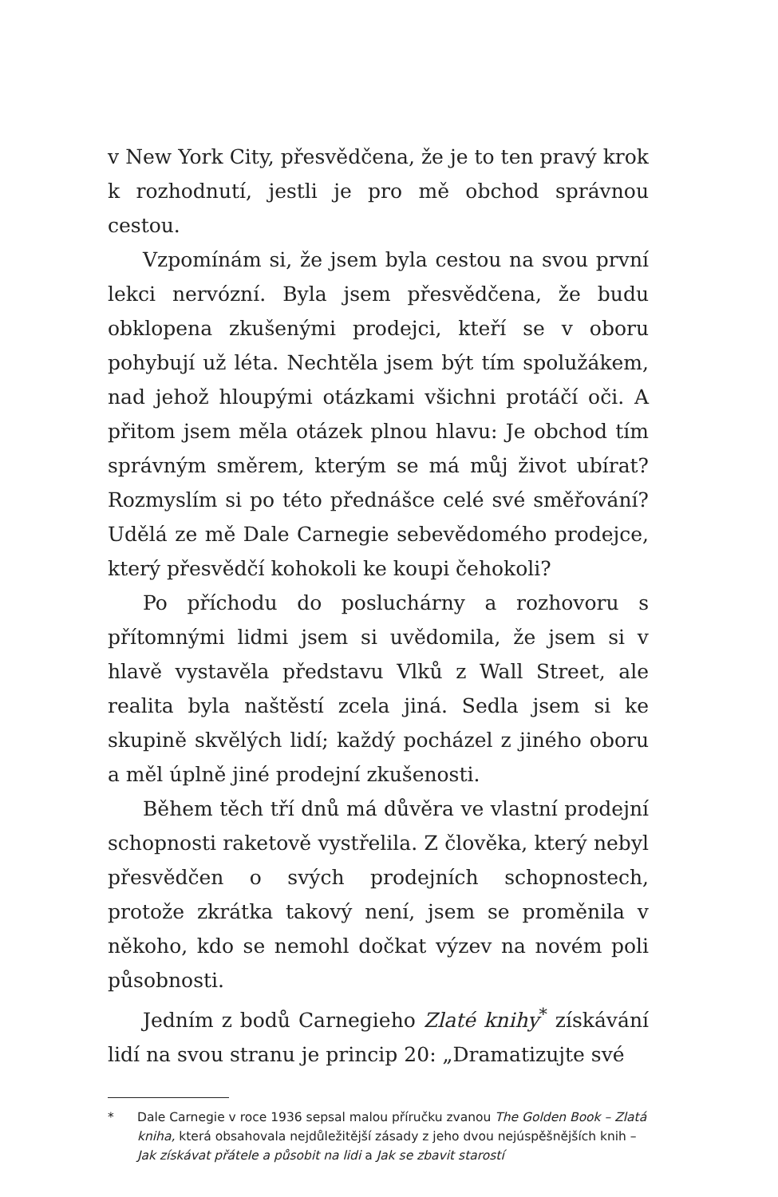v New York City, přesvědčena, že je to ten pravý krok k rozhodnutí, jestli je pro mě obchod správnou cestou.
Vzpomínám si, že jsem byla cestou na svou první lekci nervózní. Byla jsem přesvědčena, že budu obklopena zkušenými prodejci, kteří se v oboru pohybují už léta. Nechtěla jsem být tím spolužákem, nad jehož hloupými otázkami všichni protáčí oči. A přitom jsem měla otázek plnou hlavu: Je obchod tím správným směrem, kterým se má můj život ubírat? Rozmyslím si po této přednášce celé své směřování? Udělá ze mě Dale Carnegie sebevědomého prodejce, který přesvědčí kohokoli ke koupi čehokoli?
Po příchodu do posluchárny a rozhovoru s přítomnými lidmi jsem si uvědomila, že jsem si v hlavě vystavěla představu Vlků z Wall Street, ale realita byla naštěstí zcela jiná. Sedla jsem si ke skupině skvělých lidí; každý pocházel z jiného oboru a měl úplně jiné prodejní zkušenosti.
Během těch tří dnů má důvěra ve vlastní prodejní schopnosti raketově vystřelila. Z člověka, který nebyl přesvědčen o svých prodejních schopnostech, protože zkrátka takový není, jsem se proměnila v někoho, kdo se nemohl dočkat výzev na novém poli působnosti.
Jedním z bodů Carnegieho Zlaté knihy<sup>*</sup> získávání lidí na svou stranu je princip 20: „Dramatizujte své
* Dale Carnegie v roce 1936 sepsal malou příručku zvanou The Golden Book – Zlatá kniha, která obsahovala nejdůležitější zásady z jeho dvou nejúspěšnějších knih – Jak získávat přátele a působit na lidi a Jak se zbavit starostí